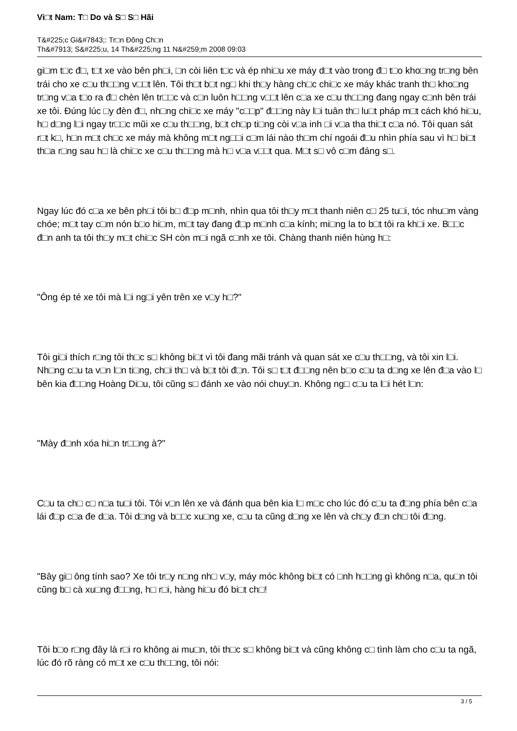Vi□t Nam: T□ Do và S□ S□ Hãi
T&#225;c Gi&#7843;: Tr□n Đông Ch□n
Th&#7913; S&#225;u, 14 Th&#225;ng 11 N&#259;m 2008 09:03
gi□m t□c đ□, t□t xe vào bên ph□i, □n còi liên t□c và ép nhi□u xe máy d□t vào trong đ□ t□o kho□ng tr□ng bên trái cho xe c□u th□□ng v□□t lên. Tôi th□t b□t ng□ khi th□y hàng ch□c chi□c xe máy khác tranh th□ kho□ng tr□ng v□a t□o ra đ□ chèn lên tr□□c và c□n luôn h□□ng v□□t lên c□a xe c□u th□□ng đang ngay c□nh bên trái xe tôi. Đúng lúc □y đèn đ□, nh□ng chi□c xe máy "c□□p" đ□□ng này l□i tuân th□ lu□t pháp m□t cách khó hi□u, h□ d□ng l□i ngay tr□□c mũi xe c□u th□□ng, b□t ch□p ti□ng còi v□a inh □i v□a tha thi□t c□a nó. Tôi quan sát r□t k□, h□n m□t ch□c xe máy mà không m□t ng□□i c□m lái nào th□m chí ngoái đ□u nhìn phía sau vì h□ bi□t th□a r□ng sau h□ là chi□c xe c□u th□□ng mà h□ v□a v□□t qua. M□t s□ vô c□m đáng s□.
Ngay lúc đó c□a xe bên ph□i tôi b□ đ□p m□nh, nhìn qua tôi th□y m□t thanh niên c□ 25 tu□i, tóc nhu□m vàng chóe; m□t tay c□m nón b□o hi□m, m□t tay đang đ□p m□nh c□a kính; mi□ng la to b□t tôi ra kh□i xe. B□□c đ□n anh ta tôi th□y m□t chi□c SH còn m□i ngã c□nh xe tôi. Chàng thanh niên hùng h□:
"Ông ép té xe tôi mà l□i ng□i yên trên xe v□y h□?"
Tôi gi□i thích r□ng tôi th□c s□ không bi□t vì tôi đang mãi tránh và quan sát xe c□u th□□ng, và tôi xin l□i. Nh□ng c□u ta v□n l□n ti□ng, ch□i th□ và b□t tôi đ□n. Tôi s□ t□t đ□□ng nên b□o c□u ta d□ng xe lên đ□a vào l□ bên kia đ□□ng Hoàng Di□u, tôi cũng s□ đánh xe vào nói chuy□n. Không ng□ c□u ta l□i hét l□n:
"Mày đ□nh xóa hi□n tr□□ng à?"
C□u ta ch□ c□ n□a tu□i tôi. Tôi v□n lên xe và đánh qua bên kia l□ m□c cho lúc đó c□u ta đ□ng phía bên c□a lái đ□p c□a đe d□a. Tôi d□ng và b□□c xu□ng xe, c□u ta cũng d□ng xe lên và ch□y đ□n ch□ tôi đ□ng.
"Bây gi□ ông tính sao? Xe tôi tr□y n□ng nh□ v□y, máy móc không bi□t có □nh h□□ng gì không n□a, qu□n tôi cũng b□ cà xu□ng đ□□ng, h□ r□i, hàng hi□u đó bi□t ch□!
Tôi b□o r□ng đây là r□i ro không ai mu□n, tôi th□c s□ không bi□t và cũng không c□ tình làm cho c□u ta ngã, lúc đó rõ ràng có m□t xe c□u th□□ng, tôi nói:
3 / 5